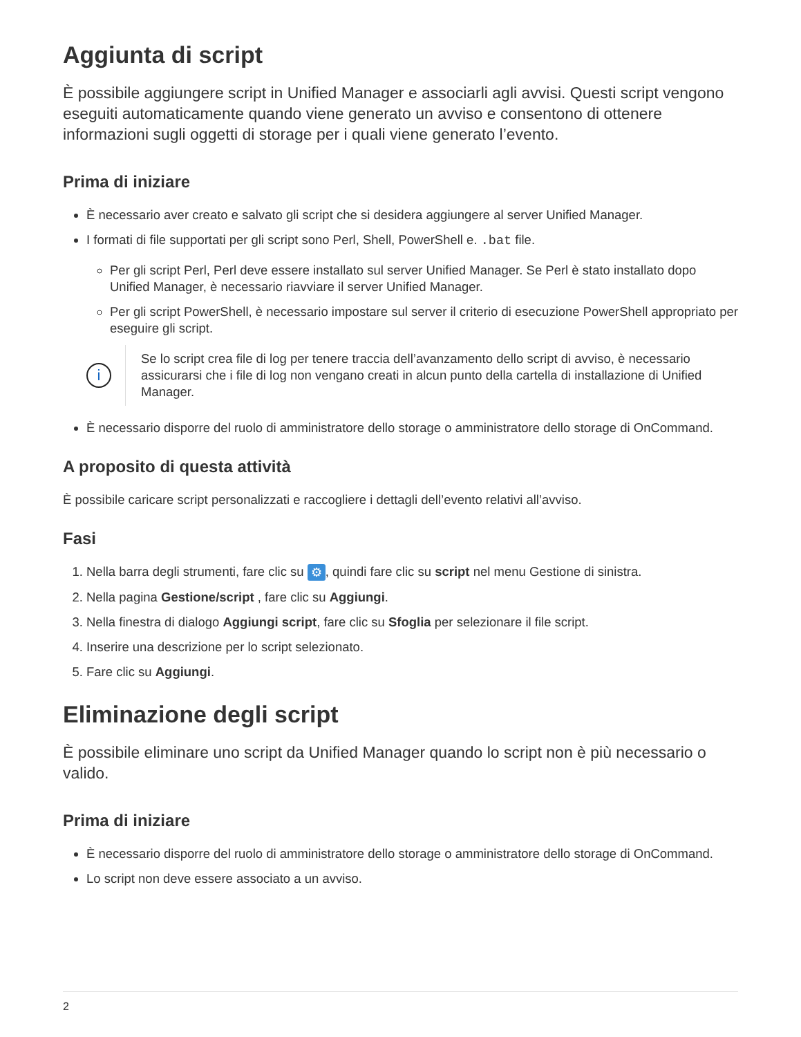Aggiunta di script
È possibile aggiungere script in Unified Manager e associarli agli avvisi. Questi script vengono eseguiti automaticamente quando viene generato un avviso e consentono di ottenere informazioni sugli oggetti di storage per i quali viene generato l’evento.
Prima di iniziare
È necessario aver creato e salvato gli script che si desidera aggiungere al server Unified Manager.
I formati di file supportati per gli script sono Perl, Shell, PowerShell e. .bat file.
Per gli script Perl, Perl deve essere installato sul server Unified Manager. Se Perl è stato installato dopo Unified Manager, è necessario riavviare il server Unified Manager.
Per gli script PowerShell, è necessario impostare sul server il criterio di esecuzione PowerShell appropriato per eseguire gli script.
i
Se lo script crea file di log per tenere traccia dell’avanzamento dello script di avviso, è necessario assicurarsi che i file di log non vengano creati in alcun punto della cartella di installazione di Unified Manager.
È necessario disporre del ruolo di amministratore dello storage o amministratore dello storage di OnCommand.
A proposito di questa attività
È possibile caricare script personalizzati e raccogliere i dettagli dell’evento relativi all’avviso.
Fasi
1. Nella barra degli strumenti, fare clic su ⚙, quindi fare clic su script nel menu Gestione di sinistra.
2. Nella pagina Gestione/script , fare clic su Aggiungi.
3. Nella finestra di dialogo Aggiungi script, fare clic su Sfoglia per selezionare il file script.
4. Inserire una descrizione per lo script selezionato.
5. Fare clic su Aggiungi.
Eliminazione degli script
È possibile eliminare uno script da Unified Manager quando lo script non è più necessario o valido.
Prima di iniziare
È necessario disporre del ruolo di amministratore dello storage o amministratore dello storage di OnCommand.
Lo script non deve essere associato a un avviso.
2